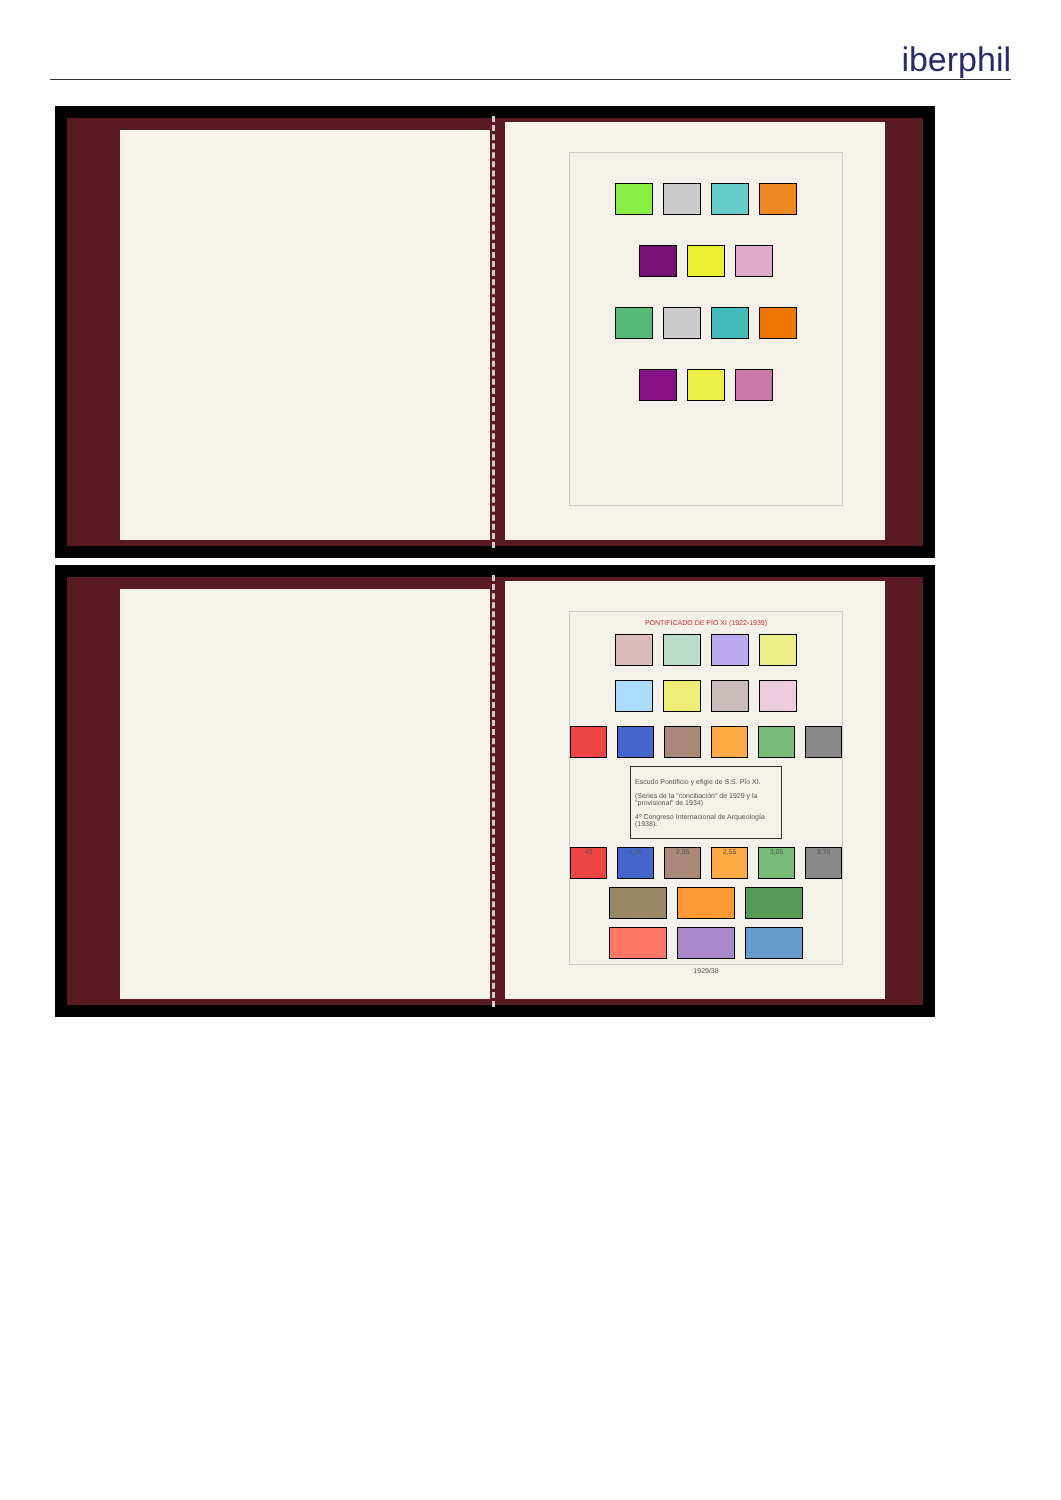iberphil
PONTIFICADO DE PÍO XI (1922-1939)
Escudo Pontificio y efigie de S.S. Pío XI.
(Series de la "conciliación" de 1929 y la "provisional" de 1934)
4º Congreso Internacional de Arqueología (1938).
40 1,30 2,05 2,55 3,05 3,70
1929/38